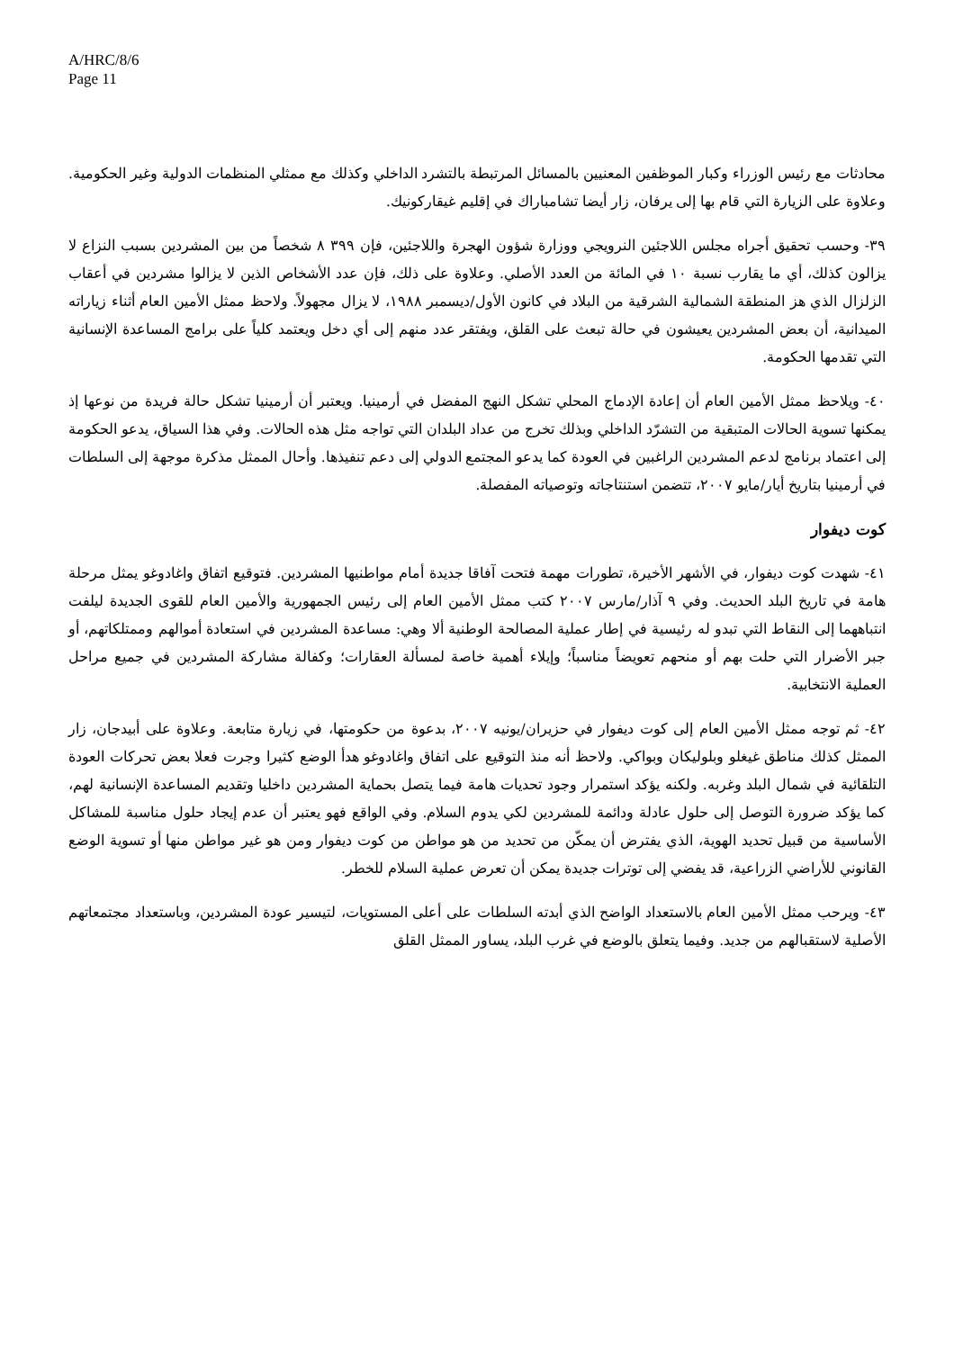A/HRC/8/6
Page 11
محادثات مع رئيس الوزراء وكبار الموظفين المعنيين بالمسائل المرتبطة بالتشرد الداخلي وكذلك مع ممثلي المنظمات الدولية وغير الحكومية. وعلاوة على الزيارة التي قام بها إلى يرفان، زار أيضا تشامباراك في إقليم غيقاركونيك.
٣٩- وحسب تحقيق أجراه مجلس اللاجئين النرويجي ووزارة شؤون الهجرة واللاجئين، فإن ٣٩٩ ٨ شخصاً من بين المشردين بسبب النزاع لا يزالون كذلك، أي ما يقارب نسبة ١٠ في المائة من العدد الأصلي. وعلاوة على ذلك، فإن عدد الأشخاص الذين لا يزالوا مشردين في أعقاب الزلزال الذي هز المنطقة الشمالية الشرقية من البلاد في كانون الأول/ديسمبر ١٩٨٨، لا يزال مجهولاً. ولاحظ ممثل الأمين العام أثناء زياراته الميدانية، أن بعض المشردين يعيشون في حالة تبعث على القلق، ويفتقر عدد منهم إلى أي دخل ويعتمد كلياً على برامج المساعدة الإنسانية التي تقدمها الحكومة.
٤٠- ويلاحظ ممثل الأمين العام أن إعادة الإدماج المحلي تشكل النهج المفضل في أرمينيا. ويعتبر أن أرمينيا تشكل حالة فريدة من نوعها إذ يمكنها تسوية الحالات المتبقية من التشرّد الداخلي وبذلك تخرج من عداد البلدان التي تواجه مثل هذه الحالات. وفي هذا السياق، يدعو الحكومة إلى اعتماد برنامج لدعم المشردين الراغبين في العودة كما يدعو المجتمع الدولي إلى دعم تنفيذها. وأحال الممثل مذكرة موجهة إلى السلطات في أرمينيا بتاريخ أيار/مايو ٢٠٠٧، تتضمن استنتاجاته وتوصياته المفصلة.
كوت ديفوار
٤١- شهدت كوت ديفوار، في الأشهر الأخيرة، تطورات مهمة فتحت آفاقا جديدة أمام مواطنيها المشردين. فتوقيع اتفاق واغادوغو يمثل مرحلة هامة في تاريخ البلد الحديث. وفي ٩ آذار/مارس ٢٠٠٧ كتب ممثل الأمين العام إلى رئيس الجمهورية والأمين العام للقوى الجديدة ليلفت انتباههما إلى النقاط التي تبدو له رئيسية في إطار عملية المصالحة الوطنية ألا وهي: مساعدة المشردين في استعادة أموالهم وممتلكاتهم، أو جبر الأضرار التي حلت بهم أو منحهم تعويضاً مناسباً؛ وإيلاء أهمية خاصة لمسألة العقارات؛ وكفالة مشاركة المشردين في جميع مراحل العملية الانتخابية.
٤٢- ثم توجه ممثل الأمين العام إلى كوت ديفوار في حزيران/يونيه ٢٠٠٧، بدعوة من حكومتها، في زيارة متابعة. وعلاوة على أبيدجان، زار الممثل كذلك مناطق غيغلو وبلوليكان وبواكي. ولاحظ أنه منذ التوقيع على اتفاق واغادوغو هدأ الوضع كثيرا وجرت فعلا بعض تحركات العودة التلقائية في شمال البلد وغربه. ولكنه يؤكد استمرار وجود تحديات هامة فيما يتصل بحماية المشردين داخليا وتقديم المساعدة الإنسانية لهم، كما يؤكد ضرورة التوصل إلى حلول عادلة ودائمة للمشردين لكي يدوم السلام. وفي الواقع فهو يعتبر أن عدم إيجاد حلول مناسبة للمشاكل الأساسية من قبيل تحديد الهوية، الذي يفترض أن يمكّن من تحديد من هو مواطن من كوت ديفوار ومن هو غير مواطن منها أو تسوية الوضع القانوني للأراضي الزراعية، قد يفضي إلى توترات جديدة يمكن أن تعرض عملية السلام للخطر.
٤٣- ويرحب ممثل الأمين العام بالاستعداد الواضح الذي أبدته السلطات على أعلى المستويات، لتيسير عودة المشردين، وباستعداد مجتمعاتهم الأصلية لاستقبالهم من جديد. وفيما يتعلق بالوضع في غرب البلد، يساور الممثل القلق